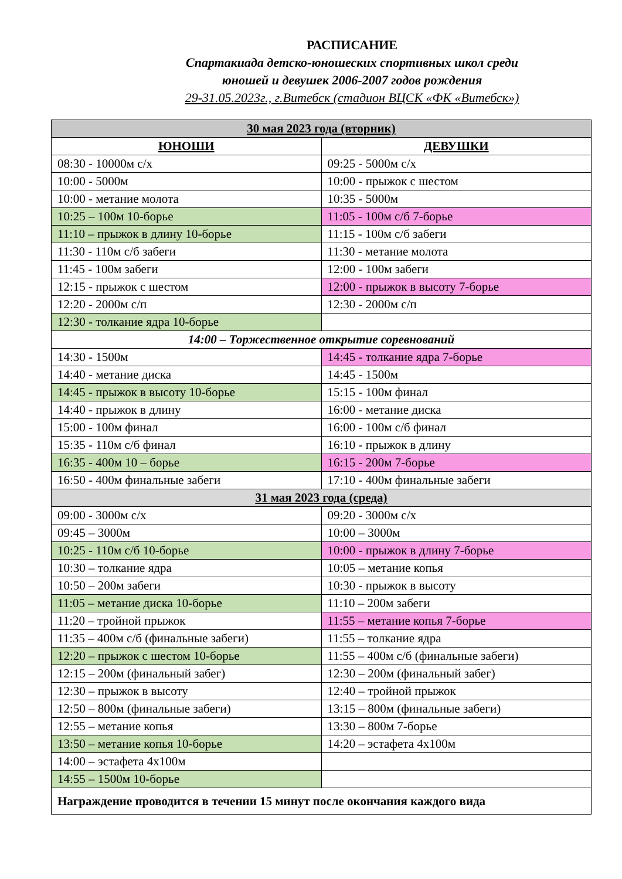РАСПИСАНИЕ
Спартакиада детско-юношеских спортивных школ среди
юношей и девушек 2006-2007 годов рождения
29-31.05.2023г., г.Витебск (стадион ВЦСК «ФК «Витебск»)
| 30 мая 2023 года (вторник) | |
| --- | --- |
| ЮНОШИ | ДЕВУШКИ |
| 08:30 - 10000м с/х | 09:25 - 5000м с/х |
| 10:00 - 5000м | 10:00 - прыжок с шестом |
| 10:00 - метание молота | 10:35 - 5000м |
| 10:25 – 100м 10-борье | 11:05 - 100м с/б 7-борье |
| 11:10 – прыжок в длину 10-борье | 11:15 - 100м с/б забеги |
| 11:30 - 110м с/б забеги | 11:30 - метание молота |
| 11:45 - 100м забеги | 12:00 - 100м забеги |
| 12:15 - прыжок с шестом | 12:00 - прыжок в высоту 7-борье |
| 12:20 - 2000м с/п | 12:30 - 2000м с/п |
| 12:30 - толкание ядра 10-борье | |
| 14:00 – Торжественное открытие соревнований | |
| 14:30 - 1500м | 14:45 - толкание ядра 7-борье |
| 14:40 - метание диска | 14:45 - 1500м |
| 14:45 - прыжок в высоту 10-борье | 15:15 - 100м финал |
| 14:40 - прыжок в длину | 16:00 - метание диска |
| 15:00 - 100м финал | 16:00 - 100м с/б финал |
| 15:35 - 110м с/б финал | 16:10 - прыжок в длину |
| 16:35 - 400м 10 – борье | 16:15 - 200м 7-борье |
| 16:50 - 400м финальные забеги | 17:10 - 400м финальные забеги |
| 31 мая 2023 года (среда) | |
| 09:00 - 3000м с/х | 09:20 - 3000м с/х |
| 09:45 – 3000м | 10:00 – 3000м |
| 10:25 - 110м с/б 10-борье | 10:00 - прыжок в длину 7-борье |
| 10:30 – толкание ядра | 10:05 – метание копья |
| 10:50 – 200м забеги | 10:30 - прыжок в высоту |
| 11:05 – метание диска 10-борье | 11:10 – 200м забеги |
| 11:20 – тройной прыжок | 11:55 – метание копья 7-борье |
| 11:35 – 400м с/б (финальные забеги) | 11:55 – толкание ядра |
| 12:20 – прыжок с шестом 10-борье | 11:55 – 400м с/б (финальные забеги) |
| 12:15 – 200м (финальный забег) | 12:30 – 200м (финальный забег) |
| 12:30 – прыжок в высоту | 12:40 – тройной прыжок |
| 12:50 – 800м (финальные забеги) | 13:15 – 800м (финальные забеги) |
| 12:55 – метание копья | 13:30 – 800м 7-борье |
| 13:50 – метание копья 10-борье | 14:20 – эстафета 4х100м |
| 14:00 – эстафета 4х100м | |
| 14:55 – 1500м 10-борье | |
| Награждение проводится в течении 15 минут после окончания каждого вида | |